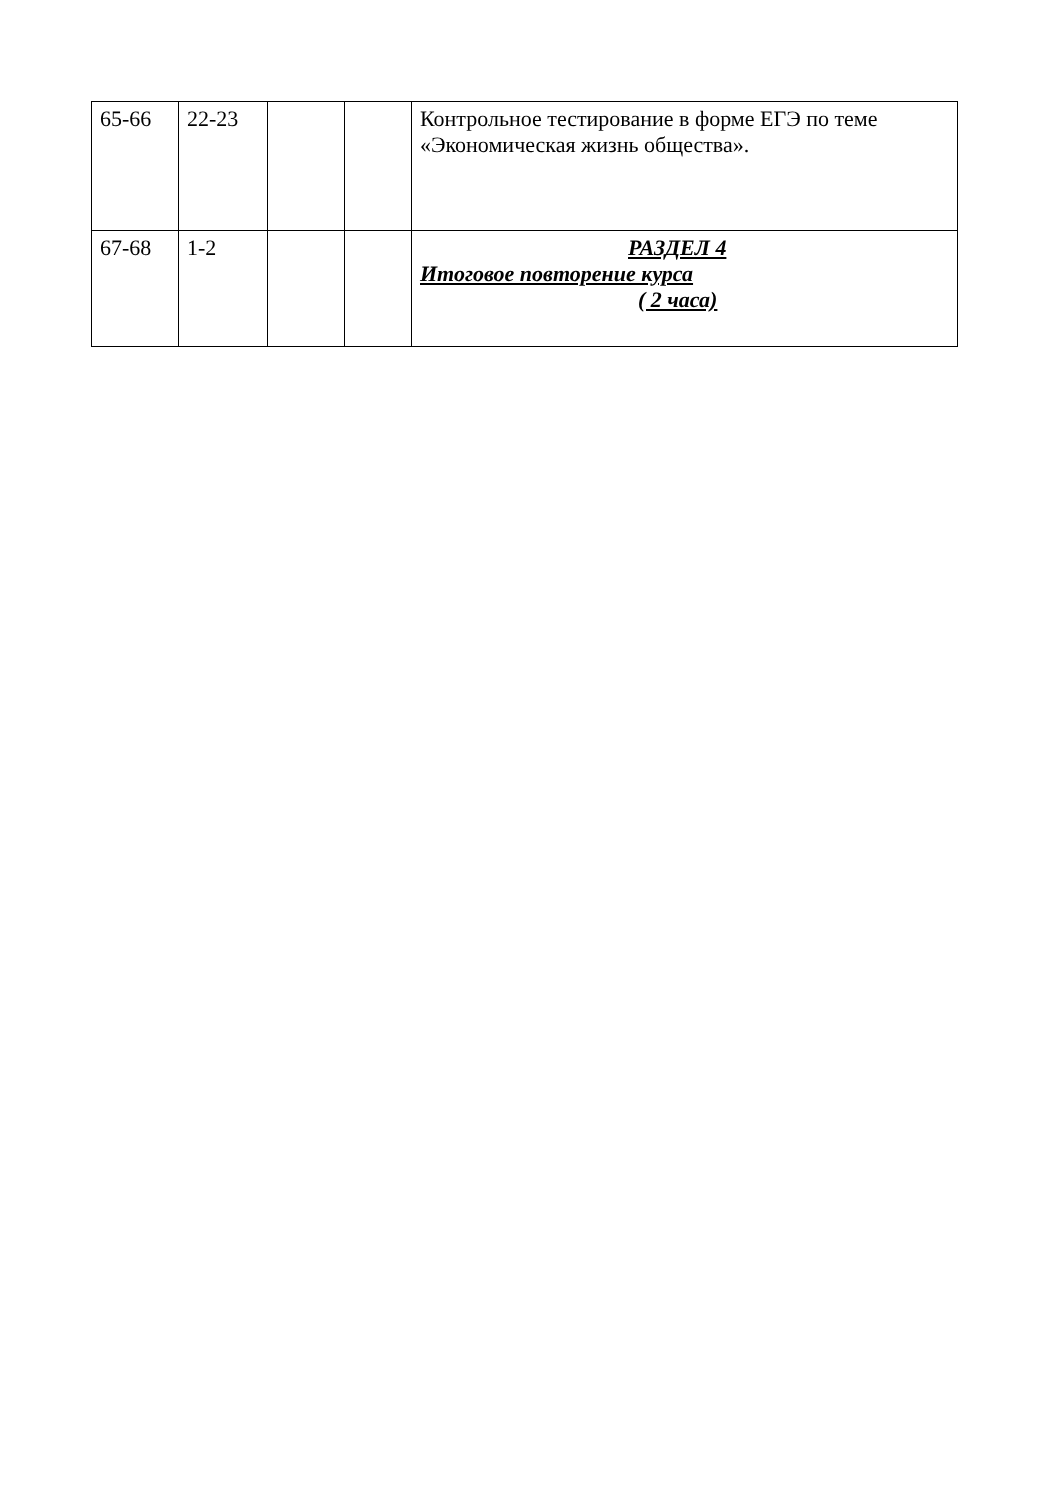| 65-66 | 22-23 | | | Контрольное тестирование в форме ЕГЭ по теме «Экономическая жизнь общества». |
| 67-68 | 1-2 | | | РАЗДЕЛ 4 Итоговое повторение курса ( 2 часа) |